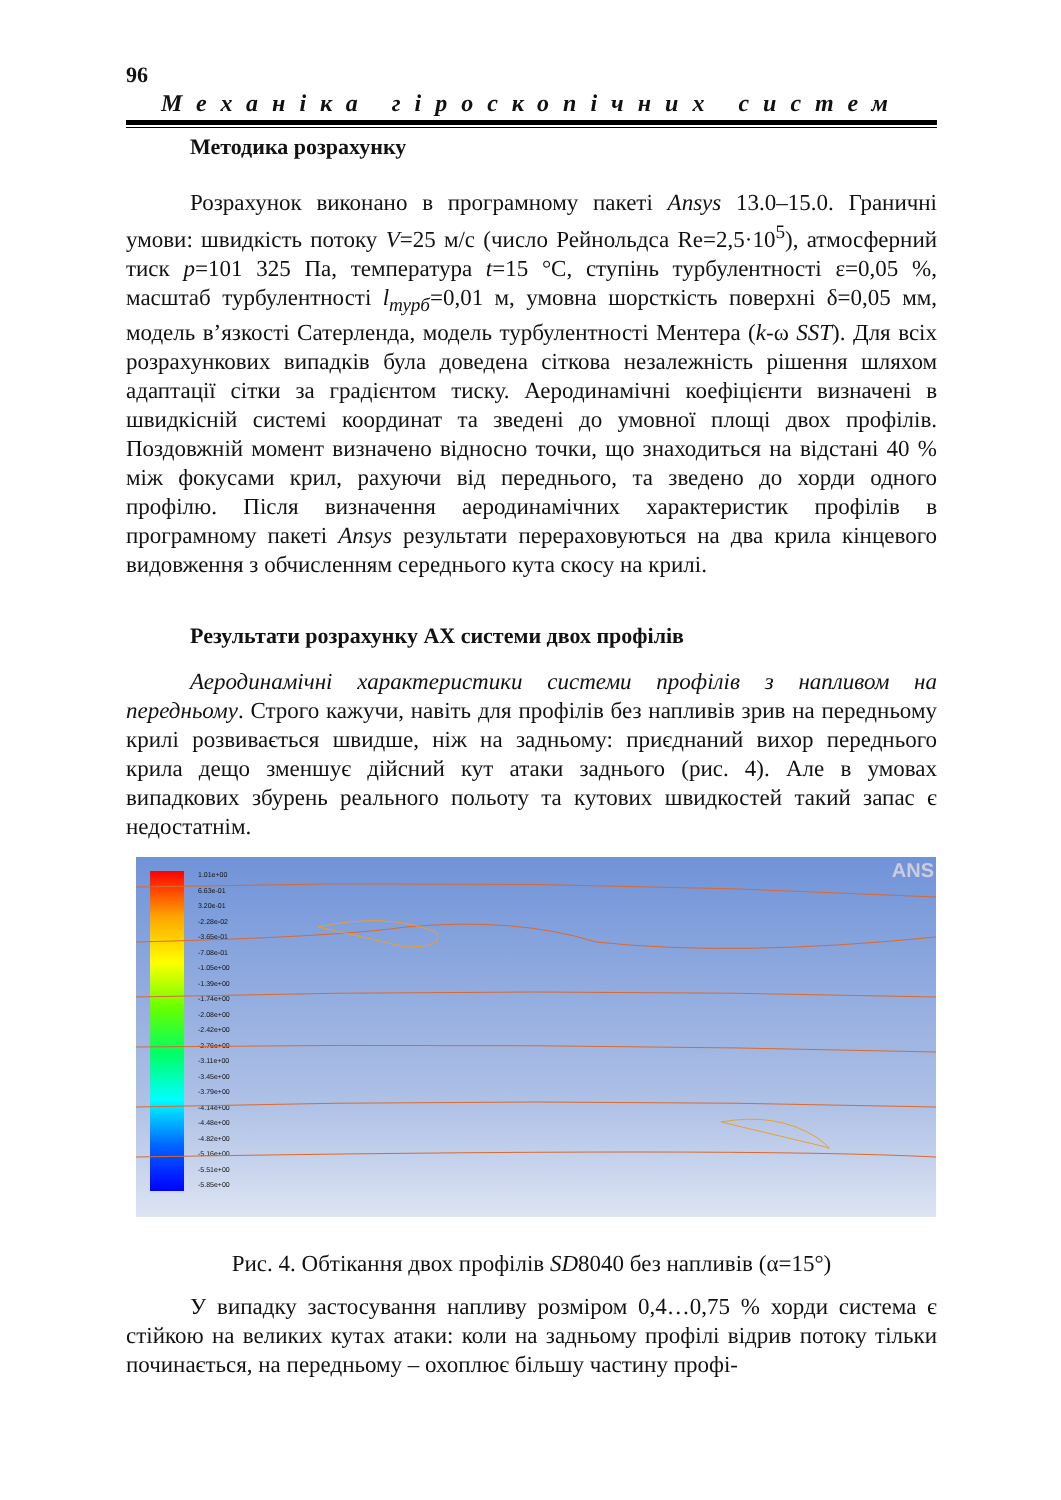96
Механіка гіроскопічних систем
Методика розрахунку
Розрахунок виконано в програмному пакеті Ansys 13.0–15.0. Граничні умови: швидкість потоку V=25 м/с (число Рейнольдса Re=2,5·10<sup>5</sup>), атмосферний тиск p=101 325 Па, температура t=15 °С, ступінь турбулентності ε=0,05 %, масштаб турбулентності l<sub>турб</sub>=0,01 м, умовна шорсткість поверхні δ=0,05 мм, модель в’язкості Сатерленда, модель турбулентності Ментера (k-ω SST). Для всіх розрахункових випадків була доведена сіткова незалежність рішення шляхом адаптації сітки за градієнтом тиску. Аеродинамічні коефіцієнти визначені в швидкісній системі координат та зведені до умовної площі двох профілів. Поздовжній момент визначено відносно точки, що знаходиться на відстані 40 % між фокусами крил, рахуючи від переднього, та зведено до хорди одного профілю. Після визначення аеродинамічних характеристик профілів в програмному пакеті Ansys результати перераховуються на два крила кінцевого видовження з обчисленням середнього кута скосу на крилі.
Результати розрахунку АХ системи двох профілів
Аеродинамічні характеристики системи профілів з напливом на передньому. Строго кажучи, навіть для профілів без напливів зрив на передньому крилі розвивається швидше, ніж на задньому: приєднаний вихор переднього крила дещо зменшує дійсний кут атаки заднього (рис. 4). Але в умовах випадкових збурень реального польоту та кутових швидкостей такий запас є недостатнім.
1.01e+00
6.63e-01
3.20e-01
-2.28e-02
-3.65e-01
-7.08e-01
-1.05e+00
-1.39e+00
-1.74e+00
-2.08e+00
-2.42e+00
-2.76e+00
-3.11e+00
-3.45e+00
-3.79e+00
-4.14e+00
-4.48e+00
-4.82e+00
-5.16e+00
-5.51e+00
-5.85e+00
ANS
Рис. 4. Обтікання двох профілів SD8040 без напливів (α=15°)
У випадку застосування напливу розміром 0,4…0,75 % хорди система є стійкою на великих кутах атаки: коли на задньому профілі відрив потоку тільки починається, на передньому – охоплює більшу частину профі-